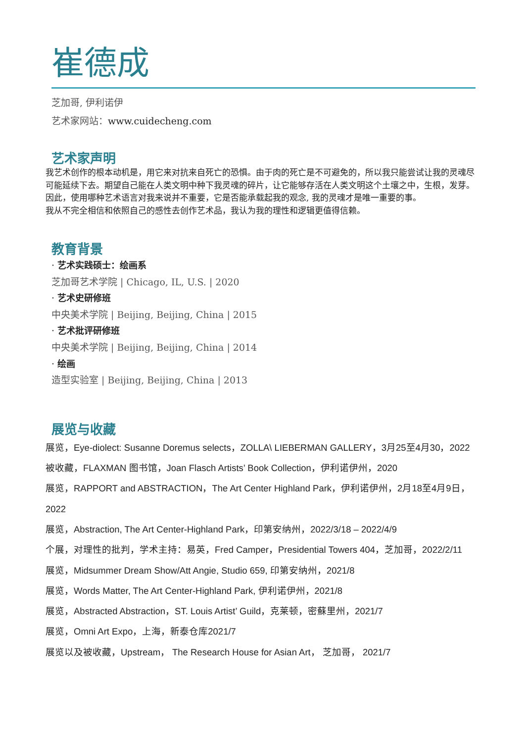崔德成
芝加哥, 伊利诺伊
艺术家网站：www.cuidecheng.com
艺术家声明
我艺术创作的根本动机是，用它来对抗来自死亡的恐惧。由于肉的死亡是不可避免的，所以我只能尝试让我的灵魂尽可能延续下去。期望自己能在人类文明中种下我灵魂的碎片，让它能够存活在人类文明这个土壤之中，生根，发芽。因此，使用哪种艺术语言对我来说并不重要，它是否能承载起我的观念, 我的灵魂才是唯一重要的事。
我从不完全相信和依照自己的感性去创作艺术品，我认为我的理性和逻辑更值得信赖。
教育背景
· 艺术实践硕士：绘画系
芝加哥艺术学院 | Chicago, IL, U.S. | 2020
· 艺术史研修班
中央美术学院 | Beijing, Beijing, China | 2015
· 艺术批评研修班
中央美术学院 | Beijing, Beijing, China | 2014
· 绘画
造型实验室 | Beijing, Beijing, China | 2013
展览与收藏
展览，Eye-diolect: Susanne Doremus selects，ZOLLA\ LIEBERMAN GALLERY，3月25至4月30，2022
被收藏，FLAXMAN 图书馆，Joan Flasch Artists’ Book Collection，伊利诺伊州，2020
展览，RAPPORT and ABSTRACTION，The Art Center Highland Park，伊利诺伊州，2月18至4月9日，2022
展览，Abstraction, The Art Center-Highland Park，印第安纳州，2022/3/18 – 2022/4/9
个展，对理性的批判，学术主持：易英，Fred Camper，Presidential Towers 404，芝加哥，2022/2/11
展览，Midsummer Dream Show/Att Angie, Studio 659, 印第安纳州，2021/8
展览，Words Matter, The Art Center-Highland Park, 伊利诺伊州，2021/8
展览，Abstracted Abstraction，ST. Louis Artist’ Guild，克莱顿，密蘇里州，2021/7
展览，Omni Art Expo，上海，新泰仓库2021/7
展览以及被收藏，Upstream， The Research House for Asian Art， 芝加哥， 2021/7